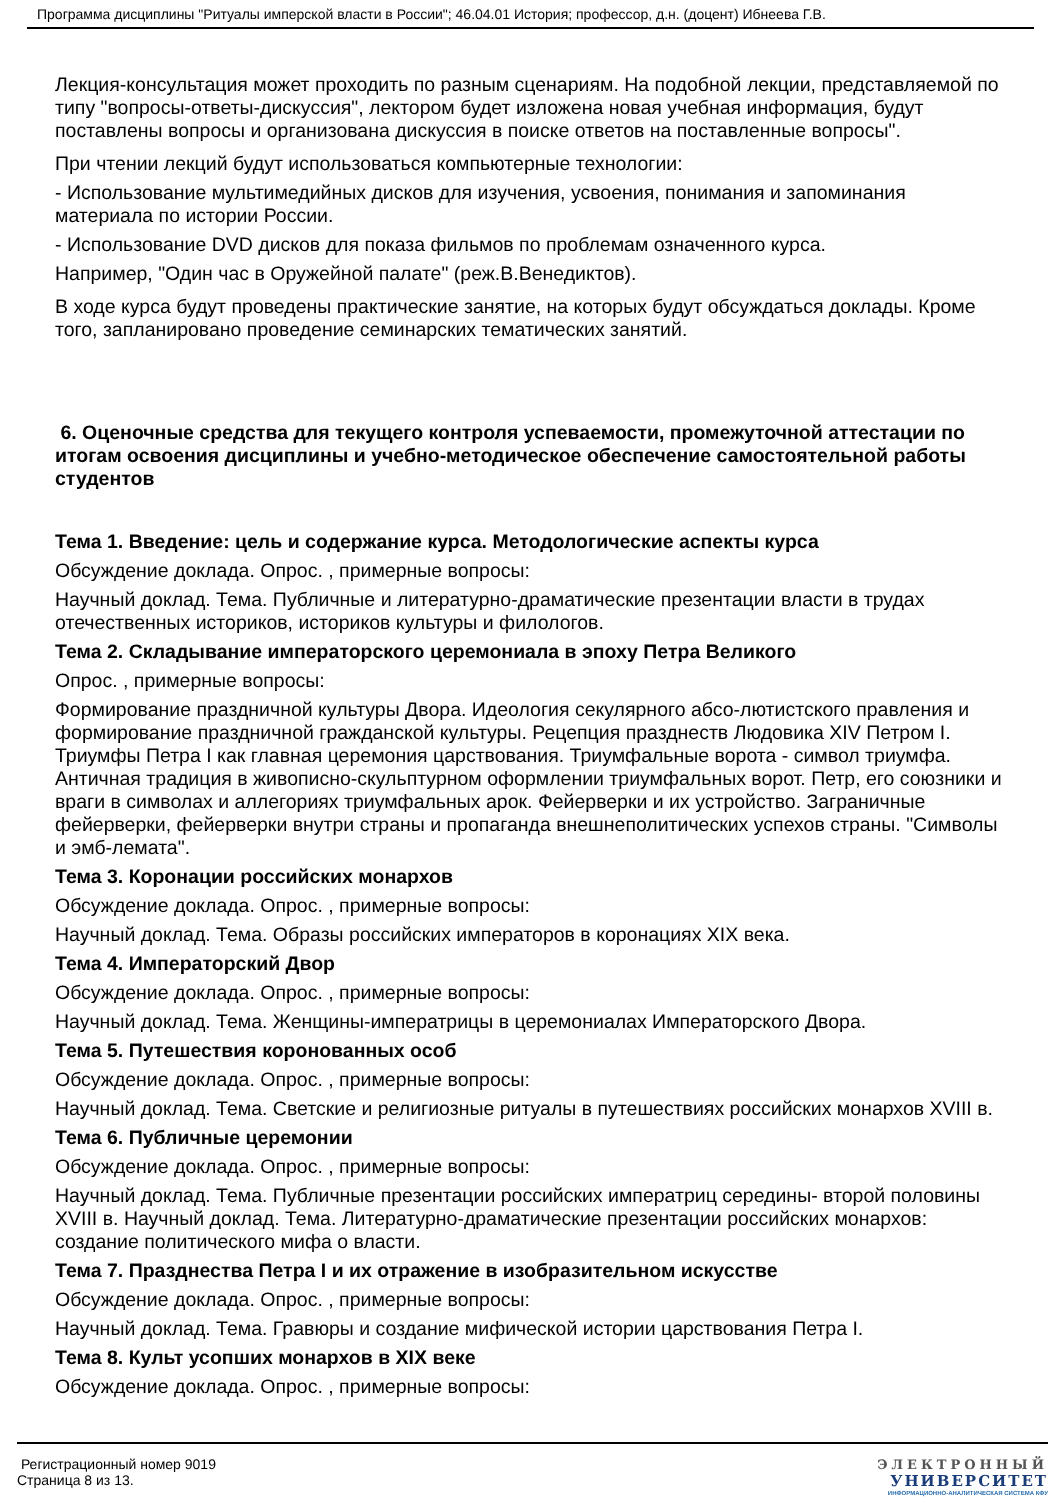Программа дисциплины "Ритуалы имперской власти в России"; 46.04.01 История; профессор, д.н. (доцент) Ибнеева Г.В.
Лекция-консультация может проходить по разным сценариям. На подобной лекции, представляемой по типу "вопросы-ответы-дискуссия", лектором будет изложена новая учебная информация, будут поставлены вопросы и организована дискуссия в поиске ответов на поставленные вопросы".
При чтении лекций будут использоваться компьютерные технологии:
- Использование мультимедийных дисков для изучения, усвоения, понимания и запоминания материала по истории России.
- Использование DVD дисков для показа фильмов по проблемам означенного курса.
Например, "Один час в Оружейной палате" (реж.В.Венедиктов).
В ходе курса будут проведены практические занятие, на которых будут обсуждаться доклады. Кроме того, запланировано проведение семинарских тематических занятий.
6. Оценочные средства для текущего контроля успеваемости, промежуточной аттестации по итогам освоения дисциплины и учебно-методическое обеспечение самостоятельной работы студентов
Тема 1. Введение: цель и содержание курса. Методологические аспекты курса
Обсуждение доклада. Опрос. , примерные вопросы:
Научный доклад. Тема. Публичные и литературно-драматические презентации власти в трудах отечественных историков, историков культуры и филологов.
Тема 2. Складывание императорского церемониала в эпоху Петра Великого
Опрос. , примерные вопросы:
Формирование праздничной культуры Двора. Идеология секулярного абсо-лютистского правления и формирование праздничной гражданской культуры. Рецепция празднеств Людовика XIV Петром I. Триумфы Петра I как главная церемония царствования. Триумфальные ворота - символ триумфа. Античная традиция в живописно-скульптурном оформлении триумфальных ворот. Петр, его союзники и враги в символах и аллегориях триумфальных арок. Фейерверки и их устройство. Заграничные фейерверки, фейерверки внутри страны и пропаганда внешнеполитических успехов страны. "Символы и эмб-лемата".
Тема 3. Коронации российских монархов
Обсуждение доклада. Опрос. , примерные вопросы:
Научный доклад. Тема. Образы российских императоров в коронациях XIX века.
Тема 4. Императорский Двор
Обсуждение доклада. Опрос. , примерные вопросы:
Научный доклад. Тема. Женщины-императрицы в церемониалах Императорского Двора.
Тема 5. Путешествия коронованных особ
Обсуждение доклада. Опрос. , примерные вопросы:
Научный доклад. Тема. Светские и религиозные ритуалы в путешествиях российских монархов XVIII в.
Тема 6. Публичные церемонии
Обсуждение доклада. Опрос. , примерные вопросы:
Научный доклад. Тема. Публичные презентации российских императриц середины- второй половины XVIII в. Научный доклад. Тема. Литературно-драматические презентации российских монархов: создание политического мифа о власти.
Тема 7. Празднества Петра I и их отражение в изобразительном искусстве
Обсуждение доклада. Опрос. , примерные вопросы:
Научный доклад. Тема. Гравюры и создание мифической истории царствования Петра I.
Тема 8. Культ усопших монархов в XIX веке
Обсуждение доклада. Опрос. , примерные вопросы:
Регистрационный номер 9019
Страница 8 из 13.
ЭЛЕКТРОННЫЙ
УНИВЕРСИТЕТ
ИНФОРМАЦИОННО-АНАЛИТИЧЕСКАЯ СИСТЕМА КФУ